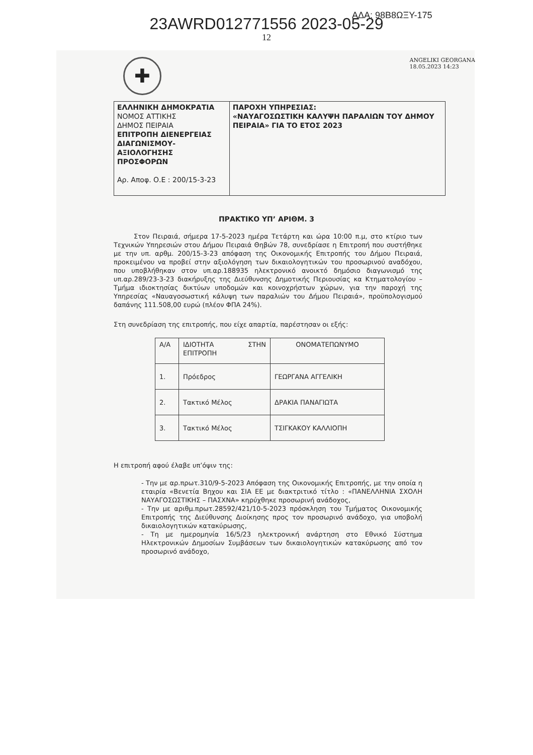ΑΔΑ: 98Β8ΩΞΥ-175
23AWRD012771556 2023-05-29
12
✚
ANGELIKI GEORGANA
18.05.2023 14:23
ΕΛΛΗΝΙΚΗ ΔΗΜΟΚΡΑΤΙΑ
ΝΟΜΟΣ ΑΤΤΙΚΗΣ
ΔΗΜΟΣ ΠΕΙΡΑΙΑ
ΕΠΙΤΡΟΠΗ ΔΙΕΝΕΡΓΕΙΑΣ ΔΙΑΓΩΝΙΣΜΟΥ-ΑΞΙΟΛΟΓΗΣΗΣ ΠΡΟΣΦΟΡΩΝ
Αρ. Αποφ. Ο.Ε : 200/15-3-23
ΠΑΡΟΧΗ ΥΠΗΡΕΣΙΑΣ:
«ΝΑΥΑΓΟΣΩΣΤΙΚΗ ΚΑΛΥΨΗ ΠΑΡΑΛΙΩΝ ΤΟΥ ΔΗΜΟΥ ΠΕΙΡΑΙΑ» ΓΙΑ ΤΟ ΕΤΟΣ 2023
ΠΡΑΚΤΙΚΟ ΥΠ’ ΑΡΙΘΜ. 3
Στον Πειραιά, σήμερα 17-5-2023 ημέρα Τετάρτη και ώρα 10:00 π.μ, στο κτίριο των Τεχνικών Υπηρεσιών στου Δήμου Πειραιά Θηβών 78, συνεδρίασε η Επιτροπή που συστήθηκε με την υπ. αρθμ. 200/15-3-23 απόφαση της Οικονομικής Επιτροπής του Δήμου Πειραιά, προκειμένου να προβεί στην αξιολόγηση των δικαιολογητικών του προσωρινού αναδόχου, που υποβλήθηκαν στον υπ.αρ.188935 ηλεκτρονικό ανοικτό δημόσιο διαγωνισμό της υπ.αρ.289/23-3-23 διακήρυξης της Διεύθυνσης Δημοτικής Περιουσίας κα Κτηματολογίου – Τμήμα ιδιοκτησίας δικτύων υποδομών και κοινοχρήστων χώρων, για την παροχή της Υπηρεσίας «Ναυαγοσωστική κάλυψη των παραλιών του Δήμου Πειραιά», προϋπολογισμού δαπάνης 111.508,00 ευρώ (πλέον ΦΠΑ 24%).
Στη συνεδρίαση της επιτροπής, που είχε απαρτία, παρέστησαν οι εξής:
| Α/Α | ΙΔΙΟΤΗΤΑ ΣΤΗΝ ΕΠΙΤΡΟΠΗ | ΟΝΟΜΑΤΕΠΩΝΥΜΟ |
| 1. | Πρόεδρος | ΓΕΩΡΓΑΝΑ ΑΓΓΕΛΙΚΗ |
| 2. | Τακτικό Μέλος | ΔΡΑΚΙΑ ΠΑΝΑΓΙΩΤΑ |
| 3. | Τακτικό Μέλος | ΤΣΙΓΚΑΚΟΥ ΚΑΛΛΙΟΠΗ |
Η επιτροπή αφού έλαβε υπ’όψιν της:
- Την με αρ.πρωτ.310/9-5-2023 Απόφαση της Οικονομικής Επιτροπής, με την οποία η εταιρία «Βενετία Βηχου και ΣΙΑ ΕΕ με διακτριτικό τίτλο : «ΠΑΝΕΛΛΗΝΙΑ ΣΧΟΛΗ ΝΑΥΑΓΟΣΩΣΤΙΚΗΣ – ΠΑΣΧΝΑ» κηρύχθηκε προσωρινή ανάδοχος,
- Την με αριθμ.πρωτ.28592/421/10-5-2023 πρόσκληση του Τμήματος Οικονομικής Επιτροπής της Διεύθυνσης Διοίκησης προς τον προσωρινό ανάδοχο, για υποβολή δικαιολογητικών κατακύρωσης,
- Τη με ημερομηνία 16/5/23 ηλεκτρονική ανάρτηση στο Εθνικό Σύστημα Ηλεκτρονικών Δημοσίων Συμβάσεων των δικαιολογητικών κατακύρωσης από τον προσωρινό ανάδοχο,